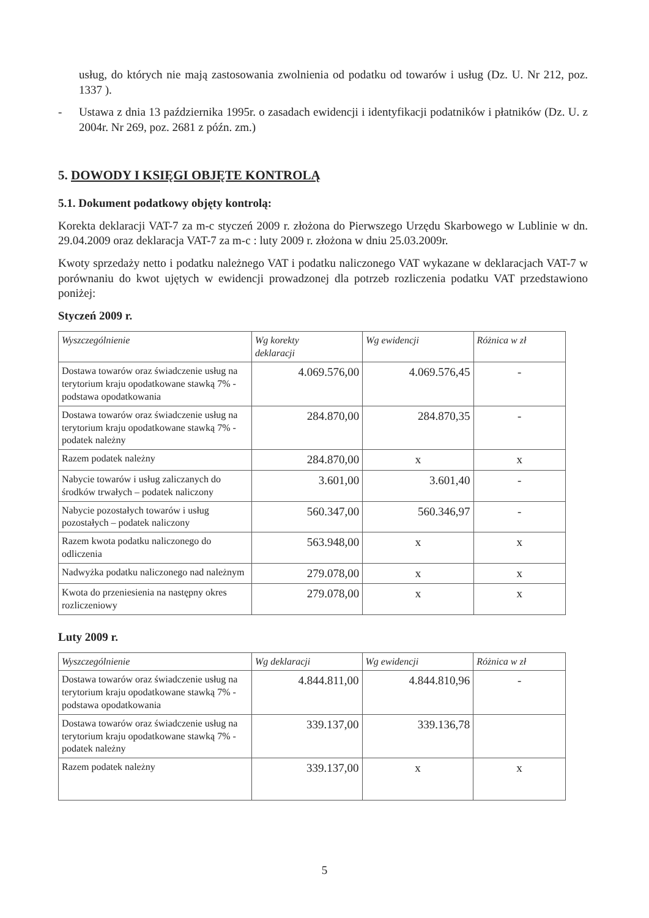usług, do których nie mają zastosowania zwolnienia od podatku od towarów i usług (Dz. U. Nr 212, poz. 1337 ).
- Ustawa z dnia 13 października 1995r. o zasadach ewidencji i identyfikacji podatników i płatników (Dz. U. z 2004r. Nr 269, poz. 2681 z późn. zm.)
5. DOWODY I KSIĘGI OBJĘTE KONTROLĄ
5.1. Dokument podatkowy objęty kontrolą:
Korekta deklaracji VAT-7 za m-c styczeń 2009 r. złożona do Pierwszego Urzędu Skarbowego w Lublinie w dn. 29.04.2009 oraz deklaracja VAT-7 za m-c : luty 2009 r. złożona w dniu 25.03.2009r.
Kwoty sprzedaży netto i podatku należnego VAT i podatku naliczonego VAT wykazane w deklaracjach VAT-7 w porównaniu do kwot ujętych w ewidencji prowadzonej dla potrzeb rozliczenia podatku VAT przedstawiono poniżej:
Styczeń 2009 r.
| Wyszczególnienie | Wg korekty deklaracji | Wg ewidencji | Różnica w zł |
| --- | --- | --- | --- |
| Dostawa towarów oraz świadczenie usług na terytorium kraju opodatkowane stawką 7% - podstawa opodatkowania | 4.069.576,00 | 4.069.576,45 | - |
| Dostawa towarów oraz świadczenie usług na terytorium kraju opodatkowane stawką 7% -podatek należny | 284.870,00 | 284.870,35 | - |
| Razem podatek należny | 284.870,00 | x | x |
| Nabycie towarów i usług zaliczanych do środków trwałych – podatek naliczony | 3.601,00 | 3.601,40 | - |
| Nabycie pozostałych towarów i usług pozostałych – podatek naliczony | 560.347,00 | 560.346,97 | - |
| Razem kwota podatku naliczonego do odliczenia | 563.948,00 | x | x |
| Nadwyżka podatku naliczonego nad należnym | 279.078,00 | x | x |
| Kwota do przeniesienia na następny okres rozliczeniowy | 279.078,00 | x | x |
Luty 2009 r.
| Wyszczególnienie | Wg deklaracji | Wg ewidencji | Różnica w zł |
| --- | --- | --- | --- |
| Dostawa towarów oraz świadczenie usług na terytorium kraju opodatkowane stawką 7% - podstawa opodatkowania | 4.844.811,00 | 4.844.810,96 | - |
| Dostawa towarów oraz świadczenie usług na terytorium kraju opodatkowane stawką 7% -podatek należny | 339.137,00 | 339.136,78 | |
| Razem podatek należny | 339.137,00 | x | x |
5